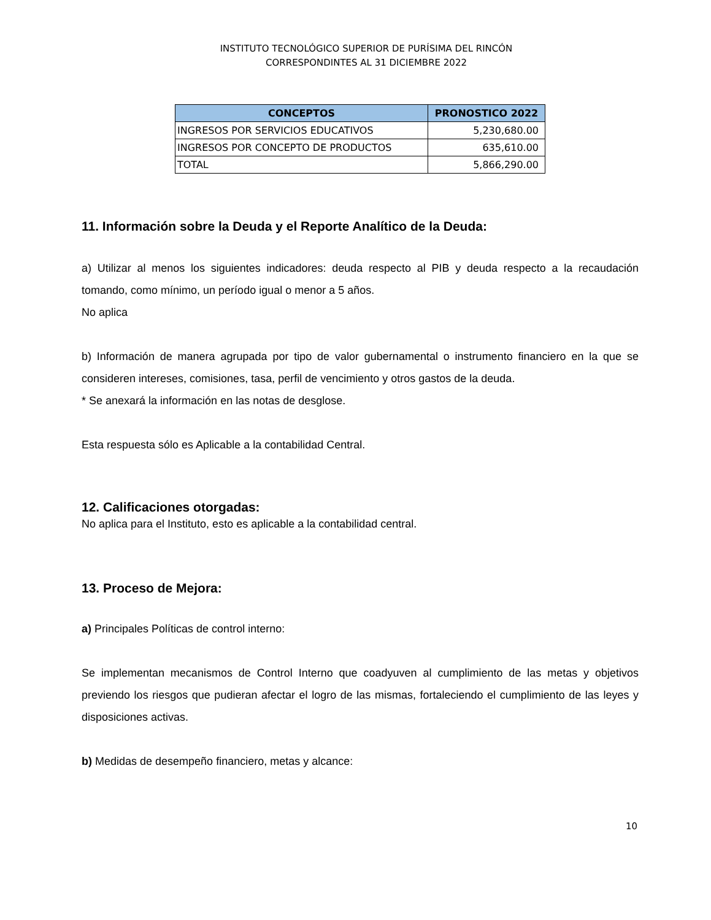INSTITUTO TECNOLÓGICO SUPERIOR DE PURÍSIMA DEL RINCÓN
CORRESPONDINTES AL 31 DICIEMBRE 2022
| CONCEPTOS | PRONOSTICO 2022 |
| --- | --- |
| INGRESOS POR SERVICIOS EDUCATIVOS | 5,230,680.00 |
| INGRESOS POR CONCEPTO DE PRODUCTOS | 635,610.00 |
| TOTAL | 5,866,290.00 |
11. Información sobre la Deuda y el Reporte Analítico de la Deuda:
a) Utilizar al menos los siguientes indicadores: deuda respecto al PIB y deuda respecto a la recaudación tomando, como mínimo, un período igual o menor a 5 años.
No aplica
b) Información de manera agrupada por tipo de valor gubernamental o instrumento financiero en la que se consideren intereses, comisiones, tasa, perfil de vencimiento y otros gastos de la deuda.
* Se anexará la información en las notas de desglose.
Esta respuesta sólo es Aplicable a la contabilidad Central.
12. Calificaciones otorgadas:
No aplica para el Instituto, esto es aplicable a la contabilidad central.
13. Proceso de Mejora:
a) Principales Políticas de control interno:
Se implementan mecanismos de Control Interno que coadyuven al cumplimiento de las metas y objetivos previendo los riesgos que pudieran afectar el logro de las mismas, fortaleciendo el cumplimiento de las leyes y disposiciones activas.
b) Medidas de desempeño financiero, metas y alcance:
10